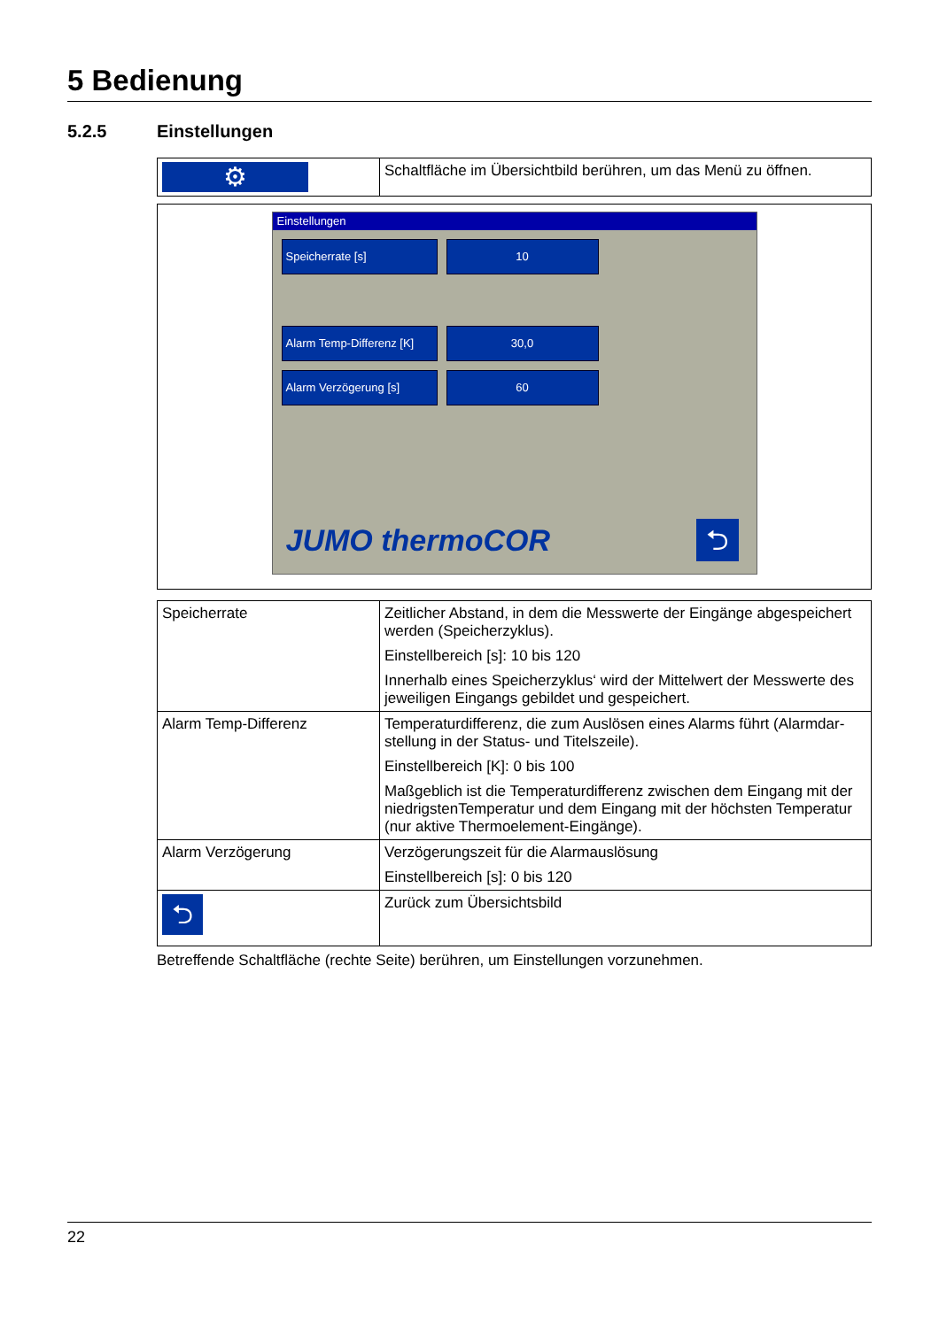5 Bedienung
5.2.5 Einstellungen
| ⚙ | Schaltfläche im Übersichtbild berühren, um das Menü zu öffnen. |
Einstellungen
Speicherrate [s] 10
Alarm Temp-Differenz [K]
30,0
Alarm Verzögerung [s] 60
JUMO thermoCOR ⮌
| Speicherrate | Zeitlicher Abstand, in dem die Messwerte der Eingänge abgespeichert werden (Speicherzyklus). Einstellbereich [s]: 10 bis 120 Innerhalb eines Speicherzyklus‘ wird der Mittelwert der Messwerte des jeweiligen Eingangs gebildet und gespeichert. |
| Alarm Temp-Differenz | Temperaturdifferenz, die zum Auslösen eines Alarms führt (Alarmdar-stellung in der Status- und Titelszeile). Einstellbereich [K]: 0 bis 100 Maßgeblich ist die Temperaturdifferenz zwischen dem Eingang mit der niedrigstenTemperatur und dem Eingang mit der höchsten Temperatur (nur aktive Thermoelement-Eingänge). |
| Alarm Verzögerung | Verzögerungszeit für die Alarmauslösung Einstellbereich [s]: 0 bis 120 |
| ⮌ | Zurück zum Übersichtsbild |
Betreffende Schaltfläche (rechte Seite) berühren, um Einstellungen vorzunehmen.
22